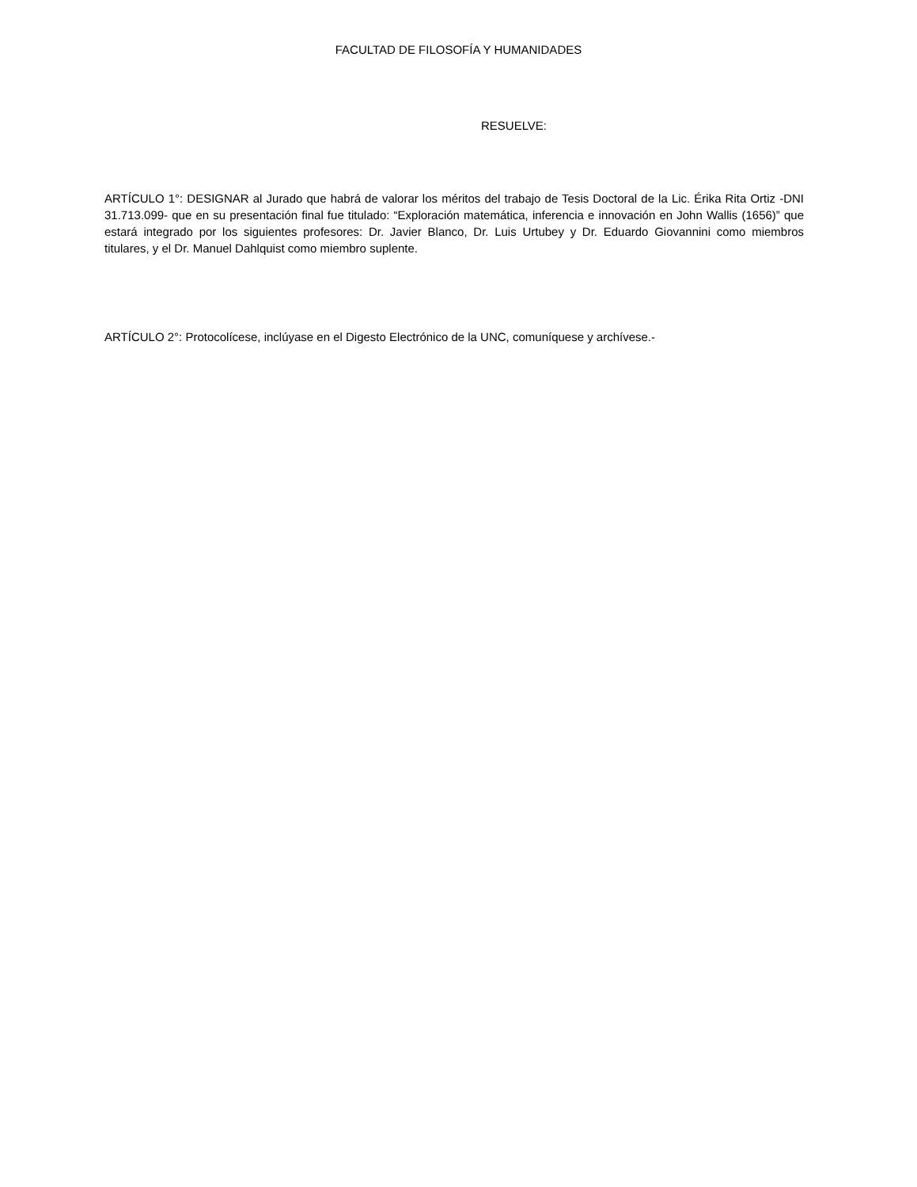FACULTAD DE FILOSOFÍA Y HUMANIDADES
RESUELVE:
ARTÍCULO 1°: DESIGNAR al Jurado que habrá de valorar los méritos del trabajo de Tesis Doctoral de la Lic. Érika Rita Ortiz -DNI 31.713.099- que en su presentación final fue titulado: “Exploración matemática, inferencia e innovación en John Wallis (1656)” que estará integrado por los siguientes profesores: Dr. Javier Blanco, Dr. Luis Urtubey y Dr. Eduardo Giovannini como miembros titulares, y el Dr. Manuel Dahlquist como miembro suplente.
ARTÍCULO 2°: Protocolícese, inclúyase en el Digesto Electrónico de la UNC, comuníquese y archívese.-